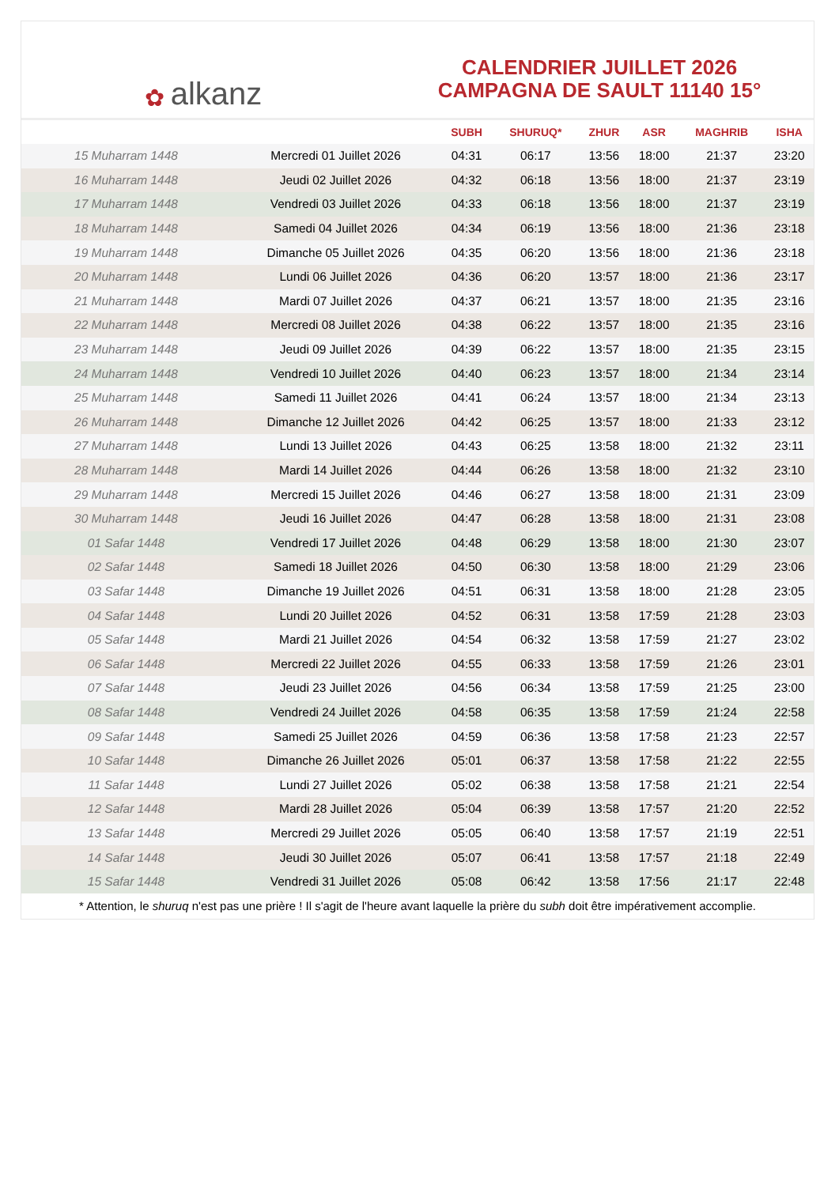﻿✿ alkanz
CALENDRIER JUILLET 2026
CAMPAGNA DE SAULT 11140 15°
| | | SUBH | SHURUQ* | ZHUR | ASR | MAGHRIB | ISHA |
| --- | --- | --- | --- | --- | --- | --- | --- |
| 15 Muharram 1448 | Mercredi 01 Juillet 2026 | 04:31 | 06:17 | 13:56 | 18:00 | 21:37 | 23:20 |
| 16 Muharram 1448 | Jeudi 02 Juillet 2026 | 04:32 | 06:18 | 13:56 | 18:00 | 21:37 | 23:19 |
| 17 Muharram 1448 | Vendredi 03 Juillet 2026 | 04:33 | 06:18 | 13:56 | 18:00 | 21:37 | 23:19 |
| 18 Muharram 1448 | Samedi 04 Juillet 2026 | 04:34 | 06:19 | 13:56 | 18:00 | 21:36 | 23:18 |
| 19 Muharram 1448 | Dimanche 05 Juillet 2026 | 04:35 | 06:20 | 13:56 | 18:00 | 21:36 | 23:18 |
| 20 Muharram 1448 | Lundi 06 Juillet 2026 | 04:36 | 06:20 | 13:57 | 18:00 | 21:36 | 23:17 |
| 21 Muharram 1448 | Mardi 07 Juillet 2026 | 04:37 | 06:21 | 13:57 | 18:00 | 21:35 | 23:16 |
| 22 Muharram 1448 | Mercredi 08 Juillet 2026 | 04:38 | 06:22 | 13:57 | 18:00 | 21:35 | 23:16 |
| 23 Muharram 1448 | Jeudi 09 Juillet 2026 | 04:39 | 06:22 | 13:57 | 18:00 | 21:35 | 23:15 |
| 24 Muharram 1448 | Vendredi 10 Juillet 2026 | 04:40 | 06:23 | 13:57 | 18:00 | 21:34 | 23:14 |
| 25 Muharram 1448 | Samedi 11 Juillet 2026 | 04:41 | 06:24 | 13:57 | 18:00 | 21:34 | 23:13 |
| 26 Muharram 1448 | Dimanche 12 Juillet 2026 | 04:42 | 06:25 | 13:57 | 18:00 | 21:33 | 23:12 |
| 27 Muharram 1448 | Lundi 13 Juillet 2026 | 04:43 | 06:25 | 13:58 | 18:00 | 21:32 | 23:11 |
| 28 Muharram 1448 | Mardi 14 Juillet 2026 | 04:44 | 06:26 | 13:58 | 18:00 | 21:32 | 23:10 |
| 29 Muharram 1448 | Mercredi 15 Juillet 2026 | 04:46 | 06:27 | 13:58 | 18:00 | 21:31 | 23:09 |
| 30 Muharram 1448 | Jeudi 16 Juillet 2026 | 04:47 | 06:28 | 13:58 | 18:00 | 21:31 | 23:08 |
| 01 Safar 1448 | Vendredi 17 Juillet 2026 | 04:48 | 06:29 | 13:58 | 18:00 | 21:30 | 23:07 |
| 02 Safar 1448 | Samedi 18 Juillet 2026 | 04:50 | 06:30 | 13:58 | 18:00 | 21:29 | 23:06 |
| 03 Safar 1448 | Dimanche 19 Juillet 2026 | 04:51 | 06:31 | 13:58 | 18:00 | 21:28 | 23:05 |
| 04 Safar 1448 | Lundi 20 Juillet 2026 | 04:52 | 06:31 | 13:58 | 17:59 | 21:28 | 23:03 |
| 05 Safar 1448 | Mardi 21 Juillet 2026 | 04:54 | 06:32 | 13:58 | 17:59 | 21:27 | 23:02 |
| 06 Safar 1448 | Mercredi 22 Juillet 2026 | 04:55 | 06:33 | 13:58 | 17:59 | 21:26 | 23:01 |
| 07 Safar 1448 | Jeudi 23 Juillet 2026 | 04:56 | 06:34 | 13:58 | 17:59 | 21:25 | 23:00 |
| 08 Safar 1448 | Vendredi 24 Juillet 2026 | 04:58 | 06:35 | 13:58 | 17:59 | 21:24 | 22:58 |
| 09 Safar 1448 | Samedi 25 Juillet 2026 | 04:59 | 06:36 | 13:58 | 17:58 | 21:23 | 22:57 |
| 10 Safar 1448 | Dimanche 26 Juillet 2026 | 05:01 | 06:37 | 13:58 | 17:58 | 21:22 | 22:55 |
| 11 Safar 1448 | Lundi 27 Juillet 2026 | 05:02 | 06:38 | 13:58 | 17:58 | 21:21 | 22:54 |
| 12 Safar 1448 | Mardi 28 Juillet 2026 | 05:04 | 06:39 | 13:58 | 17:57 | 21:20 | 22:52 |
| 13 Safar 1448 | Mercredi 29 Juillet 2026 | 05:05 | 06:40 | 13:58 | 17:57 | 21:19 | 22:51 |
| 14 Safar 1448 | Jeudi 30 Juillet 2026 | 05:07 | 06:41 | 13:58 | 17:57 | 21:18 | 22:49 |
| 15 Safar 1448 | Vendredi 31 Juillet 2026 | 05:08 | 06:42 | 13:58 | 17:56 | 21:17 | 22:48 |
* Attention, le shuruq n'est pas une prière ! Il s'agit de l'heure avant laquelle la prière du subh doit être impérativement accomplie.